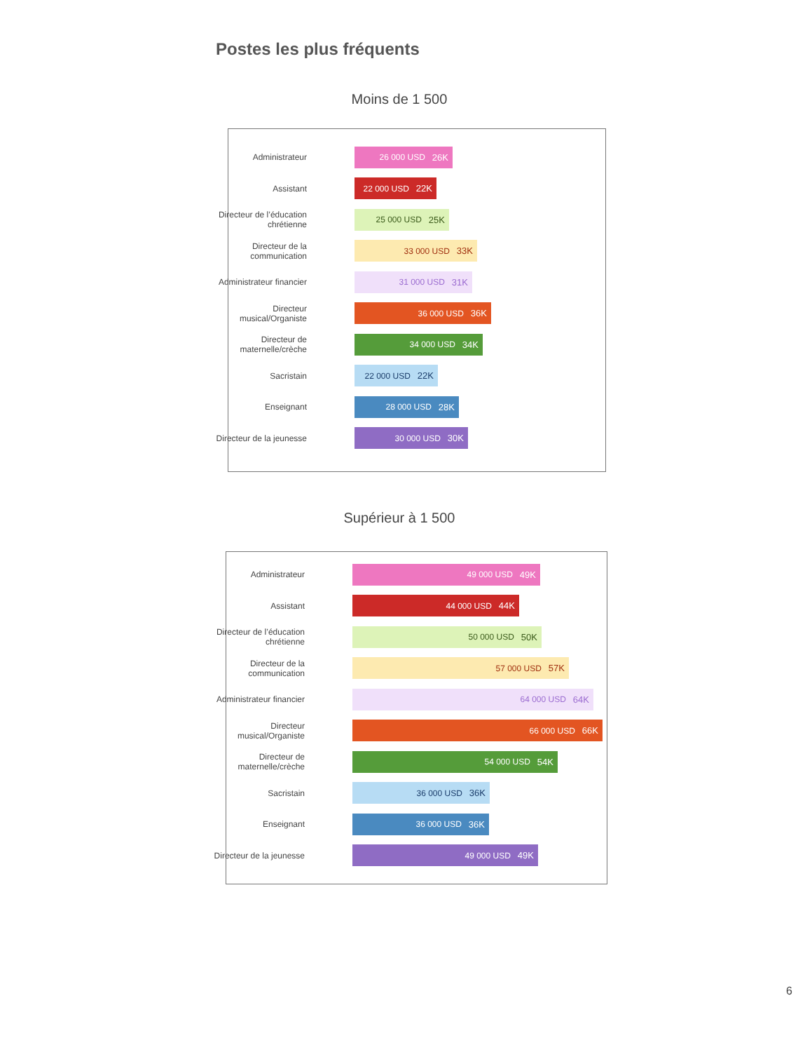Postes les plus fréquents
Moins de 1 500
Administrateur
26 000 USD 26K
Assistant
22 000 USD 22K
Directeur de l’éducation chrétienne
25 000 USD 25K
Directeur de la communication
33 000 USD 33K
Administrateur financier
31 000 USD 31K
Directeur musical/Organiste
36 000 USD 36K
Directeur de maternelle/crèche
34 000 USD 34K
Sacristain
22 000 USD 22K
Enseignant
28 000 USD 28K
Directeur de la jeunesse
30 000 USD 30K
Supérieur à 1 500
Administrateur
49 000 USD 49K
Assistant
44 000 USD 44K
Directeur de l’éducation chrétienne
50 000 USD 50K
Directeur de la communication
57 000 USD 57K
Administrateur financier
64 000 USD 64K
Directeur musical/Organiste
66 000 USD 66K
Directeur de maternelle/crèche
54 000 USD 54K
Sacristain
36 000 USD 36K
Enseignant
36 000 USD 36K
Directeur de la jeunesse
49 000 USD 49K
6